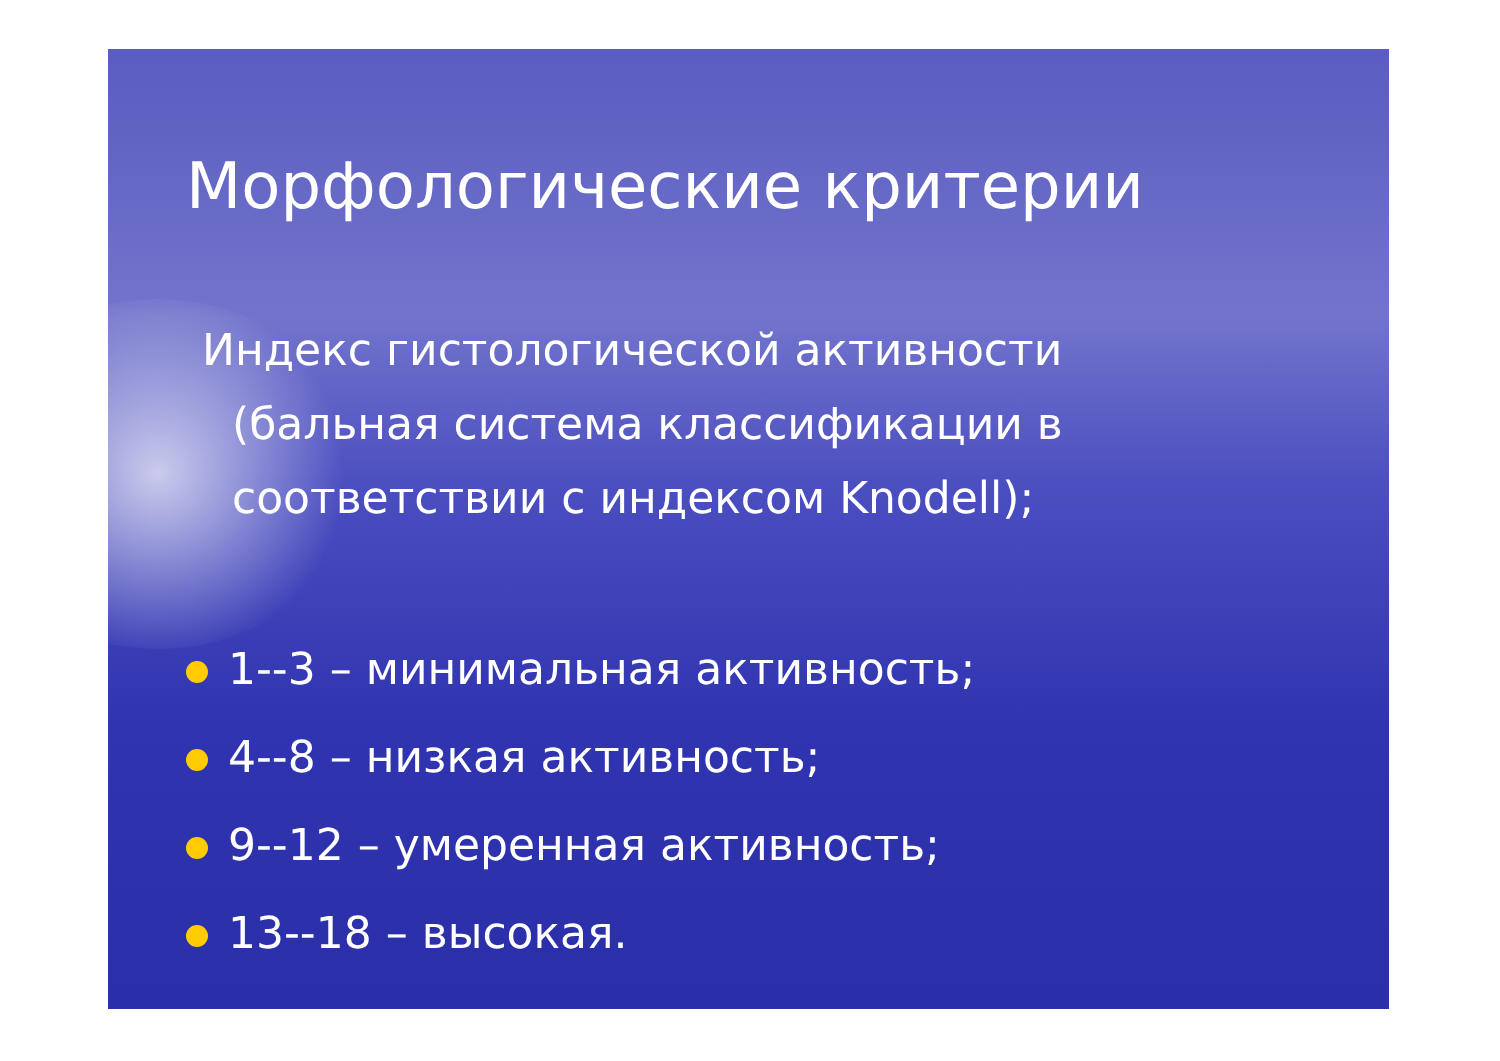Морфологические критерии
Индекс гистологической активности (бальная система классификации в соответствии с индексом Knodell);
1--3 – минимальная активность;
4--8 – низкая активность;
9--12 – умеренная активность;
13--18 – высокая.